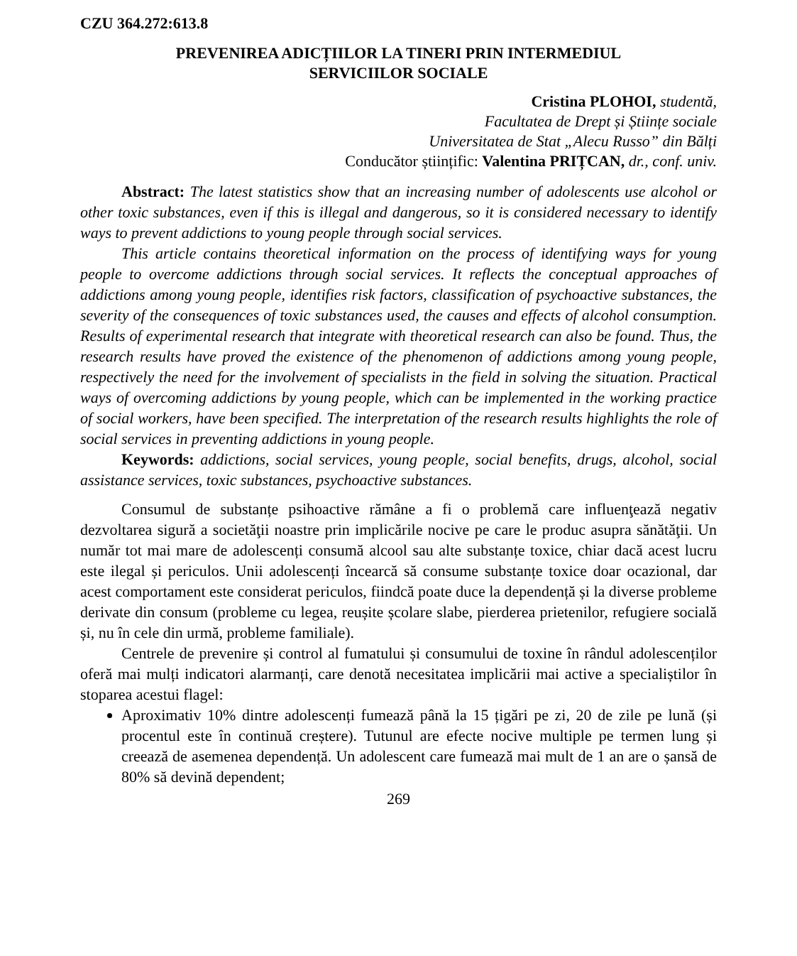CZU 364.272:613.8
PREVENIREA ADICȚIILOR LA TINERI PRIN INTERMEDIUL
SERVICIILOR SOCIALE
Cristina PLOHOI, studentă,
Facultatea de Drept și Științe sociale
Universitatea de Stat „Alecu Russo” din Bălți
Conducător științific: Valentina PRIȚCAN, dr., conf. univ.
Abstract: The latest statistics show that an increasing number of adolescents use alcohol or other toxic substances, even if this is illegal and dangerous, so it is considered necessary to identify ways to prevent addictions to young people through social services.
This article contains theoretical information on the process of identifying ways for young people to overcome addictions through social services. It reflects the conceptual approaches of addictions among young people, identifies risk factors, classification of psychoactive substances, the severity of the consequences of toxic substances used, the causes and effects of alcohol consumption. Results of experimental research that integrate with theoretical research can also be found. Thus, the research results have proved the existence of the phenomenon of addictions among young people, respectively the need for the involvement of specialists in the field in solving the situation. Practical ways of overcoming addictions by young people, which can be implemented in the working practice of social workers, have been specified. The interpretation of the research results highlights the role of social services in preventing addictions in young people.
Keywords: addictions, social services, young people, social benefits, drugs, alcohol, social assistance services, toxic substances, psychoactive substances.
Consumul de substanțe psihoactive rămâne a fi o problemă care influenţează negativ dezvoltarea sigură a societăţii noastre prin implicările nocive pe care le produc asupra sănătăţii. Un număr tot mai mare de adolescenți consumă alcool sau alte substanțe toxice, chiar dacă acest lucru este ilegal și periculos. Unii adolescenți încearcă să consume substanțe toxice doar ocazional, dar acest comportament este considerat periculos, fiindcă poate duce la dependență și la diverse probleme derivate din consum (probleme cu legea, reușite școlare slabe, pierderea prietenilor, refugiere socială și, nu în cele din urmă, probleme familiale).
Centrele de prevenire și control al fumatului și consumului de toxine în rândul adolescenților oferă mai mulți indicatori alarmanți, care denotă necesitatea implicării mai active a specialiștilor în stoparea acestui flagel:
Aproximativ 10% dintre adolescenți fumează până la 15 țigări pe zi, 20 de zile pe lună (și procentul este în continuă creștere). Tutunul are efecte nocive multiple pe termen lung și creează de asemenea dependență. Un adolescent care fumează mai mult de 1 an are o șansă de 80% să devină dependent;
269